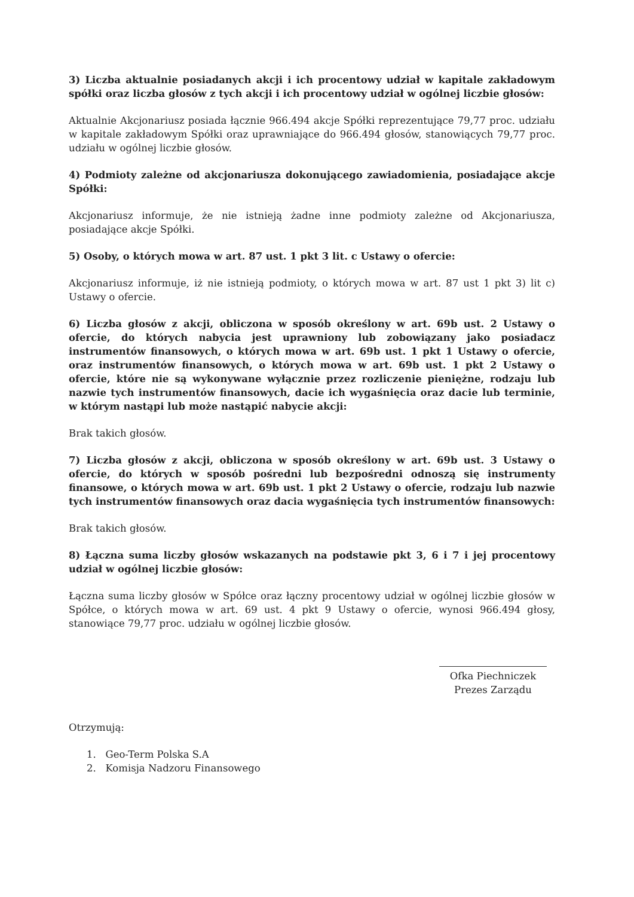3) Liczba aktualnie posiadanych akcji i ich procentowy udział w kapitale zakładowym spółki oraz liczba głosów z tych akcji i ich procentowy udział w ogólnej liczbie głosów:
Aktualnie Akcjonariusz posiada łącznie 966.494 akcje Spółki reprezentujące 79,77 proc. udziału w kapitale zakładowym Spółki oraz uprawniające do 966.494 głosów, stanowiących 79,77 proc. udziału w ogólnej liczbie głosów.
4) Podmioty zależne od akcjonariusza dokonującego zawiadomienia, posiadające akcje Spółki:
Akcjonariusz informuje, że nie istnieją żadne inne podmioty zależne od Akcjonariusza, posiadające akcje Spółki.
5) Osoby, o których mowa w art. 87 ust. 1 pkt 3 lit. c Ustawy o ofercie:
Akcjonariusz informuje, iż nie istnieją podmioty, o których mowa w art. 87 ust 1 pkt 3) lit c) Ustawy o ofercie.
6) Liczba głosów z akcji, obliczona w sposób określony w art. 69b ust. 2 Ustawy o ofercie, do których nabycia jest uprawniony lub zobowiązany jako posiadacz instrumentów finansowych, o których mowa w art. 69b ust. 1 pkt 1 Ustawy o ofercie, oraz instrumentów finansowych, o których mowa w art. 69b ust. 1 pkt 2 Ustawy o ofercie, które nie są wykonywane wyłącznie przez rozliczenie pieniężne, rodzaju lub nazwie tych instrumentów finansowych, dacie ich wygaśnięcia oraz dacie lub terminie, w którym nastąpi lub może nastąpić nabycie akcji:
Brak takich głosów.
7) Liczba głosów z akcji, obliczona w sposób określony w art. 69b ust. 3 Ustawy o ofercie, do których w sposób pośredni lub bezpośredni odnoszą się instrumenty finansowe, o których mowa w art. 69b ust. 1 pkt 2 Ustawy o ofercie, rodzaju lub nazwie tych instrumentów finansowych oraz dacia wygaśnięcia tych instrumentów finansowych:
Brak takich głosów.
8) Łączna suma liczby głosów wskazanych na podstawie pkt 3, 6 i 7 i jej procentowy udział w ogólnej liczbie głosów:
Łączna suma liczby głosów w Spółce oraz łączny procentowy udział w ogólnej liczbie głosów w Spółce, o których mowa w art. 69 ust. 4 pkt 9 Ustawy o ofercie, wynosi 966.494 głosy, stanowiące 79,77 proc. udziału w ogólnej liczbie głosów.
Ofka Piechniczek
Prezes Zarządu
Otrzymują:
1. Geo-Term Polska S.A
2. Komisja Nadzoru Finansowego